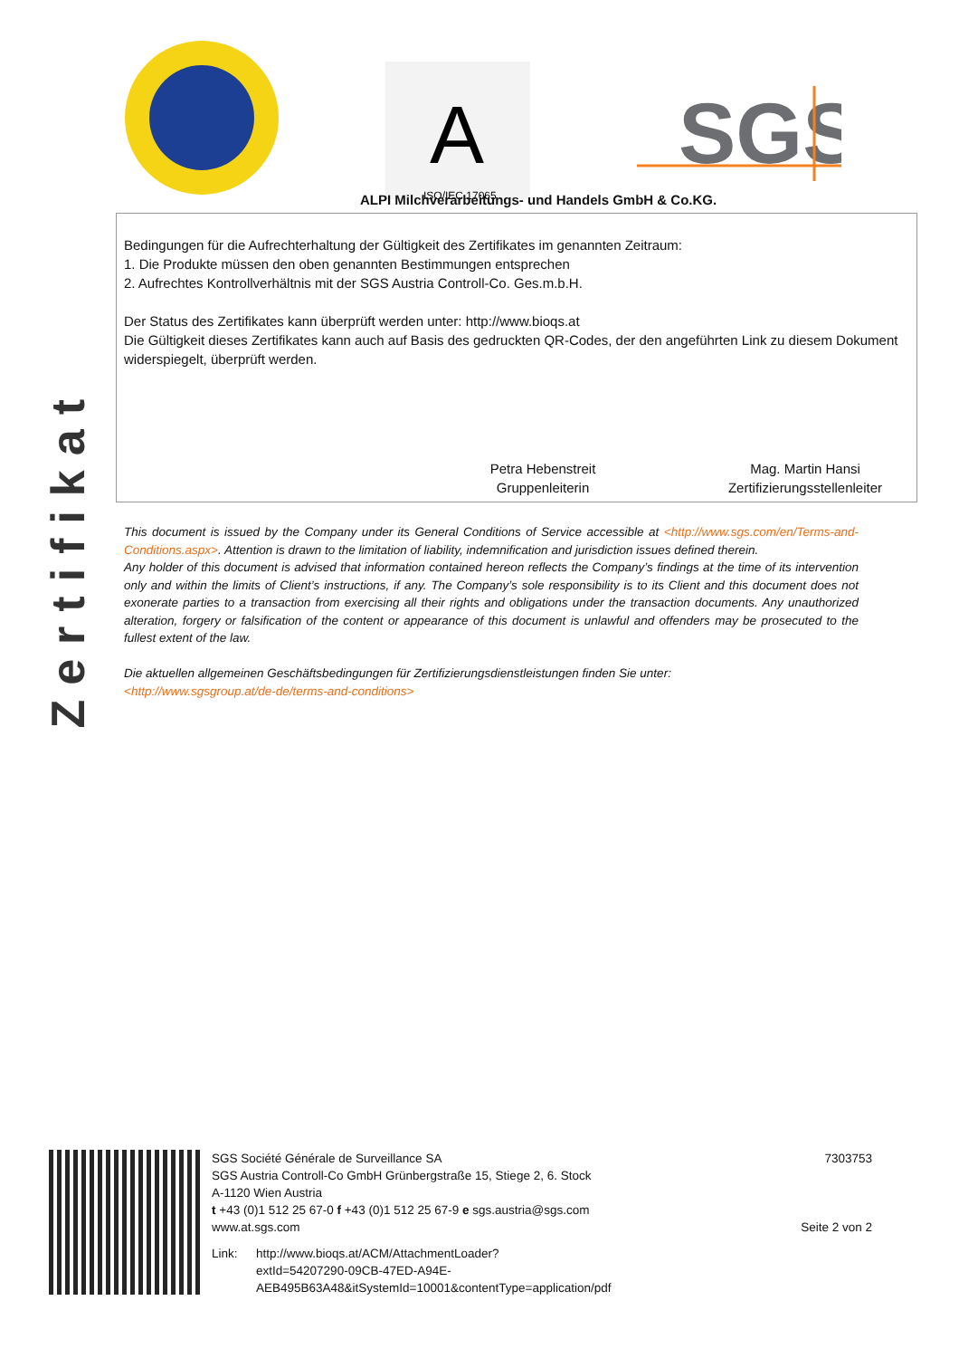Zertifikat
A
ISO/IEC 17065
SGS
ALPI Milchverarbeitungs- und Handels GmbH & Co.KG.
Bedingungen für die Aufrechterhaltung der Gültigkeit des Zertifikates im genannten Zeitraum:
1. Die Produkte müssen den oben genannten Bestimmungen entsprechen
2. Aufrechtes Kontrollverhältnis mit der SGS Austria Controll-Co. Ges.m.b.H.
Der Status des Zertifikates kann überprüft werden unter: http://www.bioqs.at
Die Gültigkeit dieses Zertifikates kann auch auf Basis des gedruckten QR-Codes, der den angeführten Link zu diesem Dokument widerspiegelt, überprüft werden.
Petra Hebenstreit
Gruppenleiterin
Mag. Martin Hansi
Zertifizierungsstellenleiter
This document is issued by the Company under its General Conditions of Service accessible at <http://www.sgs.com/en/Terms-and-Conditions.aspx>. Attention is drawn to the limitation of liability, indemnification and jurisdiction issues defined therein.
Any holder of this document is advised that information contained hereon reflects the Company’s findings at the time of its intervention only and within the limits of Client’s instructions, if any. The Company’s sole responsibility is to its Client and this document does not exonerate parties to a transaction from exercising all their rights and obligations under the transaction documents. Any unauthorized alteration, forgery or falsification of the content or appearance of this document is unlawful and offenders may be prosecuted to the fullest extent of the law.
Die aktuellen allgemeinen Geschäftsbedingungen für Zertifizierungsdienstleistungen finden Sie unter:
<http://www.sgsgroup.at/de-de/terms-and-conditions>
SGS Société Générale de Surveillance SA
SGS Austria Controll-Co GmbH Grünbergstraße 15, Stiege 2, 6. Stock
A-1120 Wien Austria
t +43 (0)1 512 25 67-0 f +43 (0)1 512 25 67-9 e sgs.austria@sgs.com
www.at.sgs.com
Link: http://www.bioqs.at/ACM/AttachmentLoader?
extId=54207290-09CB-47ED-A94E-AEB495B63A48&itSystemId=10001&contentType=application/pdf
7303753
Seite 2 von 2